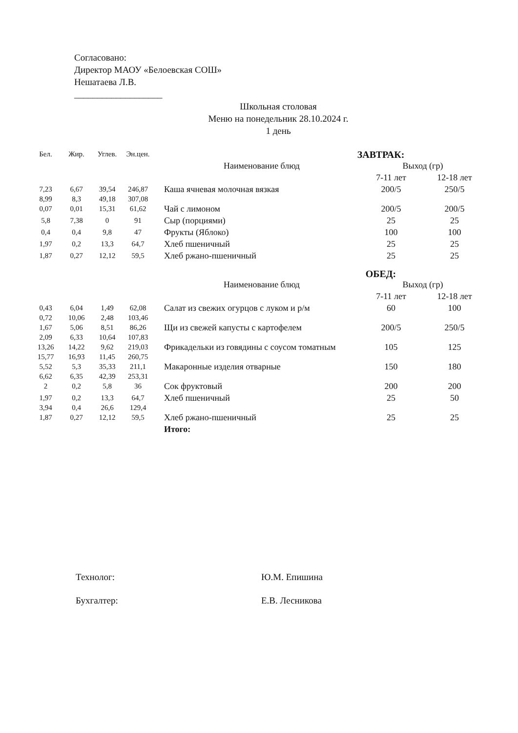Согласовано:
Директор МАОУ «Белоевская СОШ»
Нешатаева Л.В.
___________________
Школьная столовая
Меню на понедельник 28.10.2024 г.
1 день
| Бел. | Жир. | Углев. | Эн.цен. | ЗАВТРАК: | | |
| | | | | Наименование блюд | Выход (гр) | |
| | | | | | 7-11 лет | 12-18 лет |
| 7,23 8,99 | 6,67 8,3 | 39,54 49,18 | 246,87 307,08 | Каша ячневая молочная вязкая | 200/5 | 250/5 |
| 0,07 | 0,01 | 15,31 | 61,62 | Чай с лимоном | 200/5 | 200/5 |
| 5,8 | 7,38 | 0 | 91 | Сыр (порциями) | 25 | 25 |
| 0,4 | 0,4 | 9,8 | 47 | Фрукты (Яблоко) | 100 | 100 |
| 1,97 | 0,2 | 13,3 | 64,7 | Хлеб пшеничный | 25 | 25 |
| 1,87 | 0,27 | 12,12 | 59,5 | Хлеб ржано-пшеничный | 25 | 25 |
| | | | | ОБЕД: | | |
| | | | | Наименование блюд | Выход (гр) | |
| | | | | | 7-11 лет | 12-18 лет |
| 0,43 0,72 | 6,04 10,06 | 1,49 2,48 | 62,08 103,46 | Салат из свежих огурцов с луком и р/м | 60 | 100 |
| 1,67 2,09 | 5,06 6,33 | 8,51 10,64 | 86,26 107,83 | Щи из свежей капусты с картофелем | 200/5 | 250/5 |
| 13,26 15,77 | 14,22 16,93 | 9,62 11,45 | 219,03 260,75 | Фрикадельки из говядины с соусом томатным | 105 | 125 |
| 5,52 6,62 | 5,3 6,35 | 35,33 42,39 | 211,1 253,31 | Макаронные изделия отварные | 150 | 180 |
| 2 | 0,2 | 5,8 | 36 | Сок фруктовый | 200 | 200 |
| 1,97 3,94 | 0,2 0,4 | 13,3 26,6 | 64,7 129,4 | Хлеб пшеничный | 25 | 50 |
| 1,87 | 0,27 | 12,12 | 59,5 | Хлеб ржано-пшеничный | 25 | 25 |
| | | | | Итого: | | |
Технолог: Ю.М. Епишина
Бухгалтер: Е.В. Лесникова